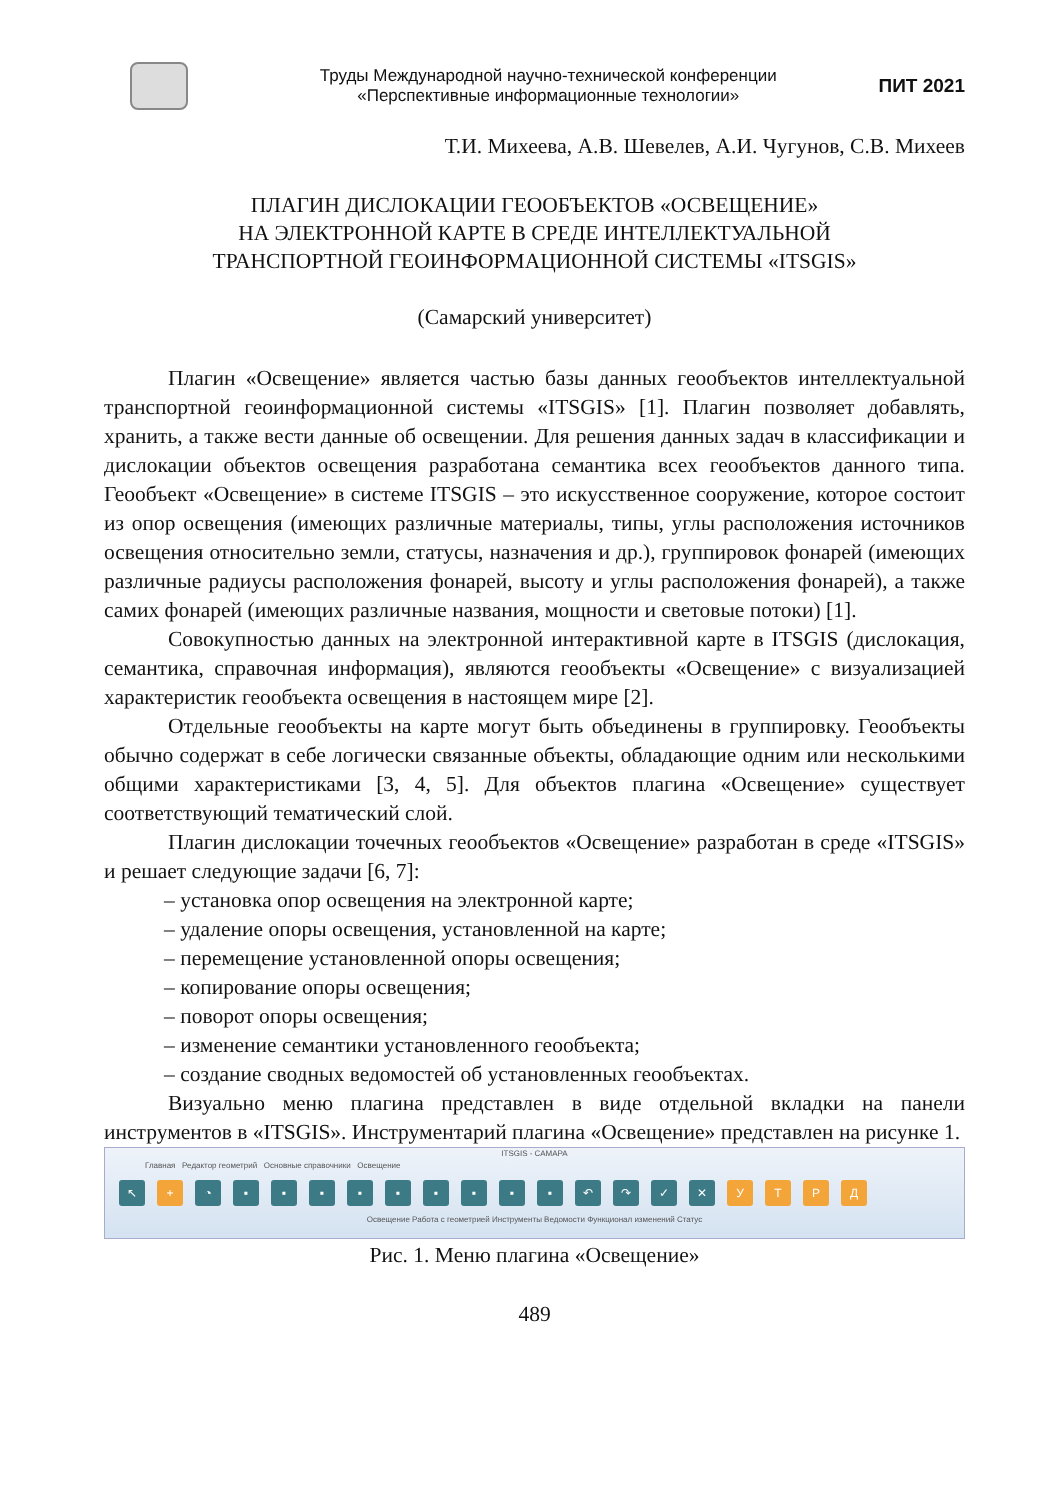Труды Международной научно-технической конференции
«Перспективные информационные технологии»
ПИТ 2021
Т.И. Михеева, А.В. Шевелев, А.И. Чугунов, С.В. Михеев
ПЛАГИН ДИСЛОКАЦИИ ГЕООБЪЕКТОВ «ОСВЕЩЕНИЕ»
НА ЭЛЕКТРОННОЙ КАРТЕ В СРЕДЕ ИНТЕЛЛЕКТУАЛЬНОЙ
ТРАНСПОРТНОЙ ГЕОИНФОРМАЦИОННОЙ СИСТЕМЫ «ITSGIS»
(Самарский университет)
Плагин «Освещение» является частью базы данных геообъектов интеллектуальной транспортной геоинформационной системы «ITSGIS» [1]. Плагин позволяет добавлять, хранить, а также вести данные об освещении. Для решения данных задач в классификации и дислокации объектов освещения разработана семантика всех геообъектов данного типа. Геообъект «Освещение» в системе ITSGIS – это искусственное сооружение, которое состоит из опор освещения (имеющих различные материалы, типы, углы расположения источников освещения относительно земли, статусы, назначения и др.), группировок фонарей (имеющих различные радиусы расположения фонарей, высоту и углы расположения фонарей), а также самих фонарей (имеющих различные названия, мощности и световые потоки) [1].
Совокупностью данных на электронной интерактивной карте в ITSGIS (дислокация, семантика, справочная информация), являются геообъекты «Освещение» с визуализацией характеристик геообъекта освещения в настоящем мире [2].
Отдельные геообъекты на карте могут быть объединены в группировку. Геообъекты обычно содержат в себе логически связанные объекты, обладающие одним или несколькими общими характеристиками [3, 4, 5]. Для объектов плагина «Освещение» существует соответствующий тематический слой.
Плагин дислокации точечных геообъектов «Освещение» разработан в среде «ITSGIS» и решает следующие задачи [6, 7]:
– установка опор освещения на электронной карте;
– удаление опоры освещения, установленной на карте;
– перемещение установленной опоры освещения;
– копирование опоры освещения;
– поворот опоры освещения;
– изменение семантики установленного геообъекта;
– создание сводных ведомостей об установленных геообъектах.
Визуально меню плагина представлен в виде отдельной вкладки на панели инструментов в «ITSGIS». Инструментарий плагина «Освещение» представлен на рисунке 1.
ITSGIS - САМАРА
Главная Редактор геометрий Основные справочники Освещение
↖ + ◔ ▪ ▪ ▪ ▪ ▪ ▪ ▪ ▪ ▪ ↶ ↷ ✓ ✕ УТРД
Освещение Работа с геометрией Инструменты Ведомости Функционал изменений Статус
Рис. 1. Меню плагина «Освещение»
489